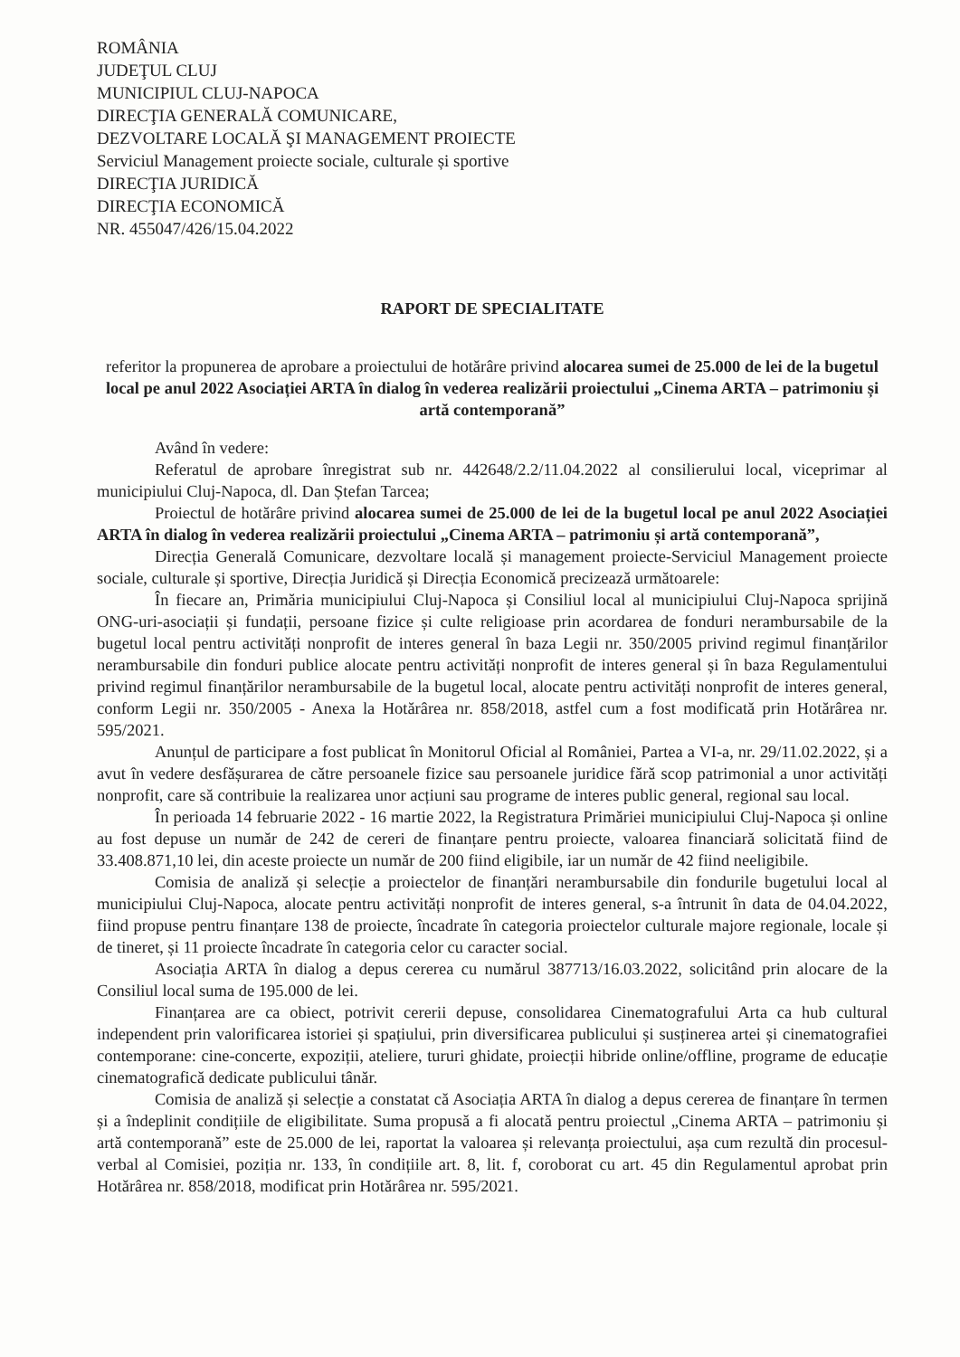ROMÂNIA
JUDEŢUL CLUJ
MUNICIPIUL CLUJ-NAPOCA
DIRECŢIA GENERALĂ COMUNICARE,
DEZVOLTARE LOCALĂ ŞI MANAGEMENT PROIECTE
Serviciul Management proiecte sociale, culturale și sportive
DIRECŢIA JURIDICĂ
DIRECŢIA ECONOMICĂ
NR. 455047/426/15.04.2022
RAPORT DE SPECIALITATE
referitor la propunerea de aprobare a proiectului de hotărâre privind alocarea sumei de 25.000 de lei de la bugetul local pe anul 2022 Asociației ARTA în dialog în vederea realizării proiectului „Cinema ARTA – patrimoniu și artă contemporană”
Având în vedere:
Referatul de aprobare înregistrat sub nr. 442648/2.2/11.04.2022 al consilierului local, viceprimar al municipiului Cluj-Napoca, dl. Dan Ștefan Tarcea;
Proiectul de hotărâre privind alocarea sumei de 25.000 de lei de la bugetul local pe anul 2022 Asociației ARTA în dialog în vederea realizării proiectului „Cinema ARTA – patrimoniu și artă contemporană”,
Direcția Generală Comunicare, dezvoltare locală și management proiecte-Serviciul Management proiecte sociale, culturale și sportive, Direcția Juridică și Direcția Economică precizează următoarele:
În fiecare an, Primăria municipiului Cluj-Napoca și Consiliul local al municipiului Cluj-Napoca sprijină ONG-uri-asociații și fundații, persoane fizice și culte religioase prin acordarea de fonduri nerambursabile de la bugetul local pentru activități nonprofit de interes general în baza Legii nr. 350/2005 privind regimul finanțărilor nerambursabile din fonduri publice alocate pentru activități nonprofit de interes general și în baza Regulamentului privind regimul finanțărilor nerambursabile de la bugetul local, alocate pentru activități nonprofit de interes general, conform Legii nr. 350/2005 - Anexa la Hotărârea nr. 858/2018, astfel cum a fost modificată prin Hotărârea nr. 595/2021.
Anunțul de participare a fost publicat în Monitorul Oficial al României, Partea a VI-a, nr. 29/11.02.2022, și a avut în vedere desfășurarea de către persoanele fizice sau persoanele juridice fără scop patrimonial a unor activități nonprofit, care să contribuie la realizarea unor acțiuni sau programe de interes public general, regional sau local.
În perioada 14 februarie 2022 - 16 martie 2022, la Registratura Primăriei municipiului Cluj-Napoca și online au fost depuse un număr de 242 de cereri de finanțare pentru proiecte, valoarea financiară solicitată fiind de 33.408.871,10 lei, din aceste proiecte un număr de 200 fiind eligibile, iar un număr de 42 fiind neeligibile.
Comisia de analiză și selecție a proiectelor de finanțări nerambursabile din fondurile bugetului local al municipiului Cluj-Napoca, alocate pentru activități nonprofit de interes general, s-a întrunit în data de 04.04.2022, fiind propuse pentru finanțare 138 de proiecte, încadrate în categoria proiectelor culturale majore regionale, locale și de tineret, și 11 proiecte încadrate în categoria celor cu caracter social.
Asociația ARTA în dialog a depus cererea cu numărul 387713/16.03.2022, solicitând prin alocare de la Consiliul local suma de 195.000 de lei.
Finanțarea are ca obiect, potrivit cererii depuse, consolidarea Cinematografului Arta ca hub cultural independent prin valorificarea istoriei și spațiului, prin diversificarea publicului și susținerea artei și cinematografiei contemporane: cine-concerte, expoziții, ateliere, tururi ghidate, proiecții hibride online/offline, programe de educație cinematografică dedicate publicului tânăr.
Comisia de analiză și selecție a constatat că Asociația ARTA în dialog a depus cererea de finanțare în termen și a îndeplinit condițiile de eligibilitate. Suma propusă a fi alocată pentru proiectul „Cinema ARTA – patrimoniu și artă contemporană” este de 25.000 de lei, raportat la valoarea și relevanța proiectului, așa cum rezultă din procesul-verbal al Comisiei, poziția nr. 133, în condițiile art. 8, lit. f, coroborat cu art. 45 din Regulamentul aprobat prin Hotărârea nr. 858/2018, modificat prin Hotărârea nr. 595/2021.